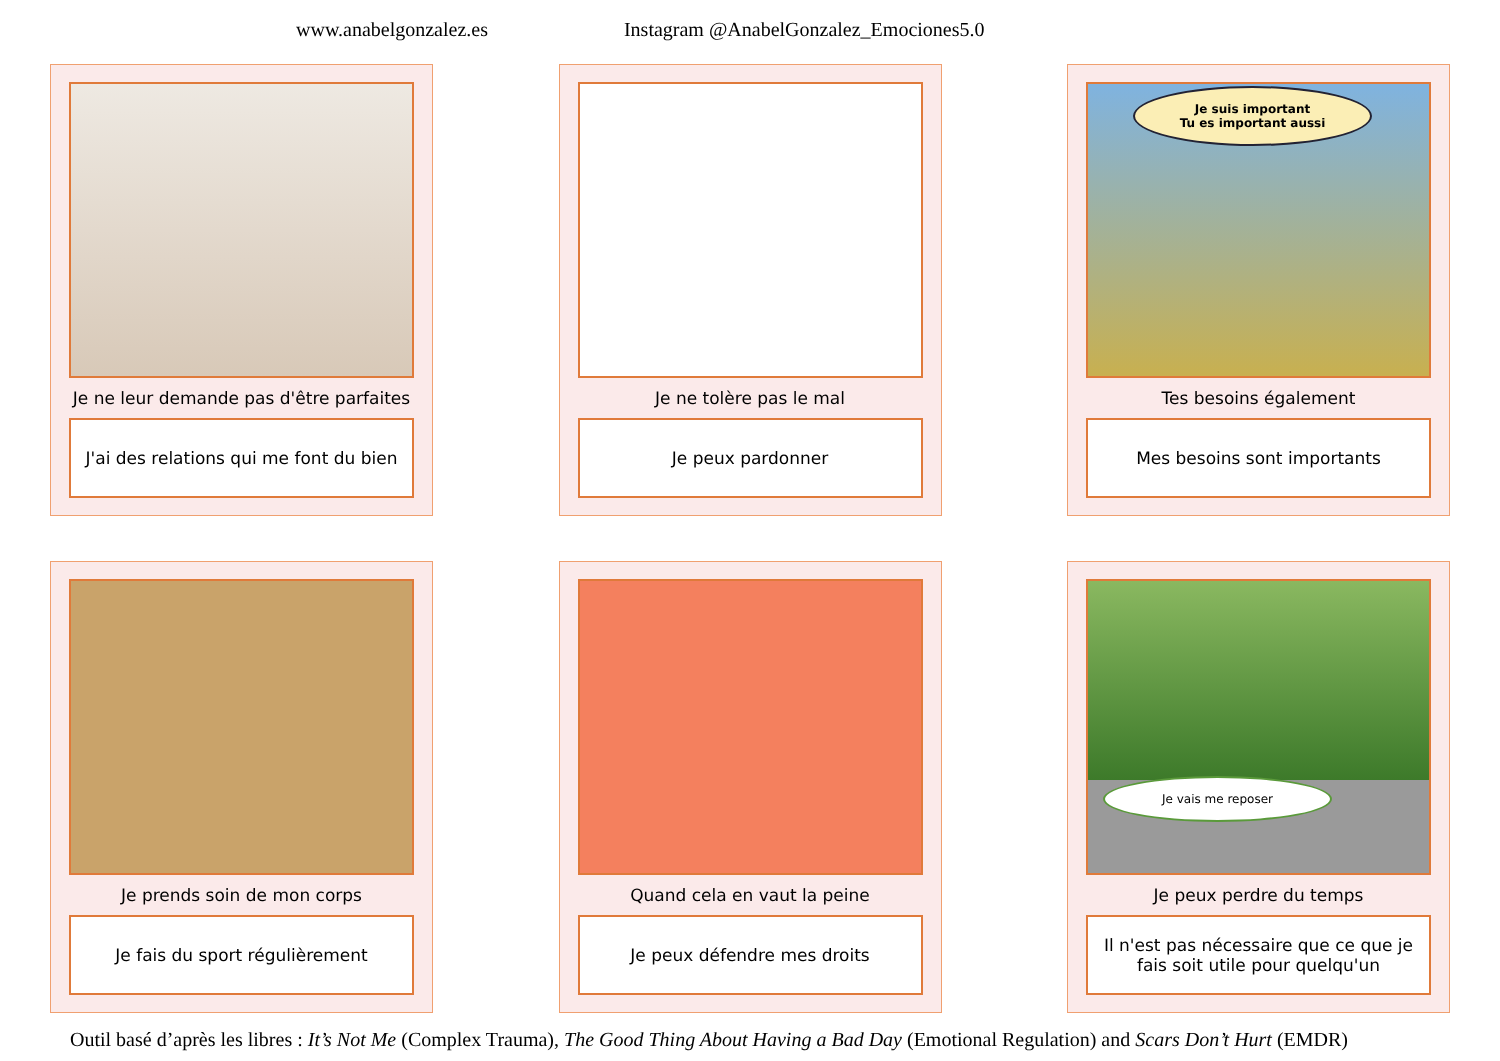www.anabelgonzalez.es Instagram @AnabelGonzalez_Emociones5.0
Je ne leur demande pas d'être parfaites
J'ai des relations qui me font du bien
Je ne tolère pas le mal
Je peux pardonner
Je suis important
Tu es important aussi
Tes besoins également
Mes besoins sont importants
Je prends soin de mon corps
Je fais du sport régulièrement
Quand cela en vaut la peine
Je peux défendre mes droits
Je vais me reposer
Je peux perdre du temps
Il n'est pas nécessaire que ce que je fais soit utile pour quelqu'un
Outil basé d’après les libres : It’s Not Me (Complex Trauma), The Good Thing About Having a Bad Day (Emotional Regulation) and Scars Don’t Hurt (EMDR)